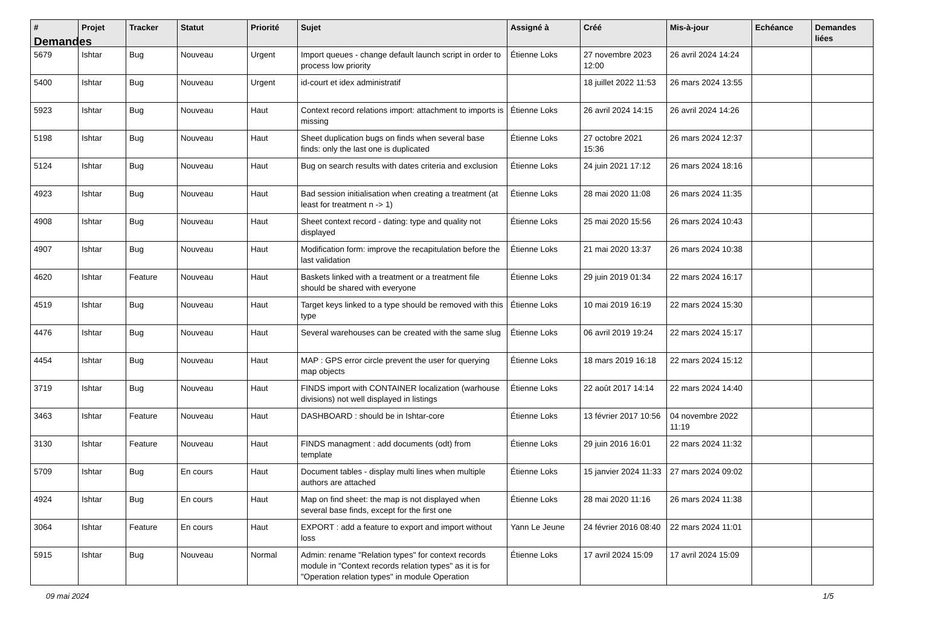Demandes
| # | Projet | Tracker | Statut | Priorité | Sujet | Assigné à | Créé | Mis-à-jour | Echéance | Demandes liées |
| --- | --- | --- | --- | --- | --- | --- | --- | --- | --- | --- |
| 5679 | Ishtar | Bug | Nouveau | Urgent | Import queues - change default launch script in order to process low priority | Étienne Loks | 27 novembre 2023 12:00 | 26 avril 2024 14:24 | | |
| 5400 | Ishtar | Bug | Nouveau | Urgent | id-court et idex administratif | | 18 juillet 2022 11:53 | 26 mars 2024 13:55 | | |
| 5923 | Ishtar | Bug | Nouveau | Haut | Context record relations import: attachment to imports is missing | Étienne Loks | 26 avril 2024 14:15 | 26 avril 2024 14:26 | | |
| 5198 | Ishtar | Bug | Nouveau | Haut | Sheet duplication bugs on finds when several base finds: only the last one is duplicated | Étienne Loks | 27 octobre 2021 15:36 | 26 mars 2024 12:37 | | |
| 5124 | Ishtar | Bug | Nouveau | Haut | Bug on search results with dates criteria and exclusion | Étienne Loks | 24 juin 2021 17:12 | 26 mars 2024 18:16 | | |
| 4923 | Ishtar | Bug | Nouveau | Haut | Bad session initialisation when creating a treatment (at least for treatment n -> 1) | Étienne Loks | 28 mai 2020 11:08 | 26 mars 2024 11:35 | | |
| 4908 | Ishtar | Bug | Nouveau | Haut | Sheet context record - dating: type and quality not displayed | Étienne Loks | 25 mai 2020 15:56 | 26 mars 2024 10:43 | | |
| 4907 | Ishtar | Bug | Nouveau | Haut | Modification form: improve the recapitulation before the last validation | Étienne Loks | 21 mai 2020 13:37 | 26 mars 2024 10:38 | | |
| 4620 | Ishtar | Feature | Nouveau | Haut | Baskets linked with a treatment or a treatment file should be shared with everyone | Étienne Loks | 29 juin 2019 01:34 | 22 mars 2024 16:17 | | |
| 4519 | Ishtar | Bug | Nouveau | Haut | Target keys linked to a type should be removed with this type | Étienne Loks | 10 mai 2019 16:19 | 22 mars 2024 15:30 | | |
| 4476 | Ishtar | Bug | Nouveau | Haut | Several warehouses can be created with the same slug | Étienne Loks | 06 avril 2019 19:24 | 22 mars 2024 15:17 | | |
| 4454 | Ishtar | Bug | Nouveau | Haut | MAP : GPS error circle prevent the user for querying map objects | Étienne Loks | 18 mars 2019 16:18 | 22 mars 2024 15:12 | | |
| 3719 | Ishtar | Bug | Nouveau | Haut | FINDS import with CONTAINER localization (warhouse divisions) not well displayed in listings | Étienne Loks | 22 août 2017 14:14 | 22 mars 2024 14:40 | | |
| 3463 | Ishtar | Feature | Nouveau | Haut | DASHBOARD : should be in Ishtar-core | Étienne Loks | 13 février 2017 10:56 | 04 novembre 2022 11:19 | | |
| 3130 | Ishtar | Feature | Nouveau | Haut | FINDS managment : add documents (odt) from template | Étienne Loks | 29 juin 2016 16:01 | 22 mars 2024 11:32 | | |
| 5709 | Ishtar | Bug | En cours | Haut | Document tables - display multi lines when multiple authors are attached | Étienne Loks | 15 janvier 2024 11:33 | 27 mars 2024 09:02 | | |
| 4924 | Ishtar | Bug | En cours | Haut | Map on find sheet: the map is not displayed when several base finds, except for the first one | Étienne Loks | 28 mai 2020 11:16 | 26 mars 2024 11:38 | | |
| 3064 | Ishtar | Feature | En cours | Haut | EXPORT : add a feature to export and import without loss | Yann Le Jeune | 24 février 2016 08:40 | 22 mars 2024 11:01 | | |
| 5915 | Ishtar | Bug | Nouveau | Normal | Admin: rename "Relation types" for context records module in "Context records relation types" as it is for "Operation relation types" in module Operation | Étienne Loks | 17 avril 2024 15:09 | 17 avril 2024 15:09 | | |
09 mai 2024 1/5